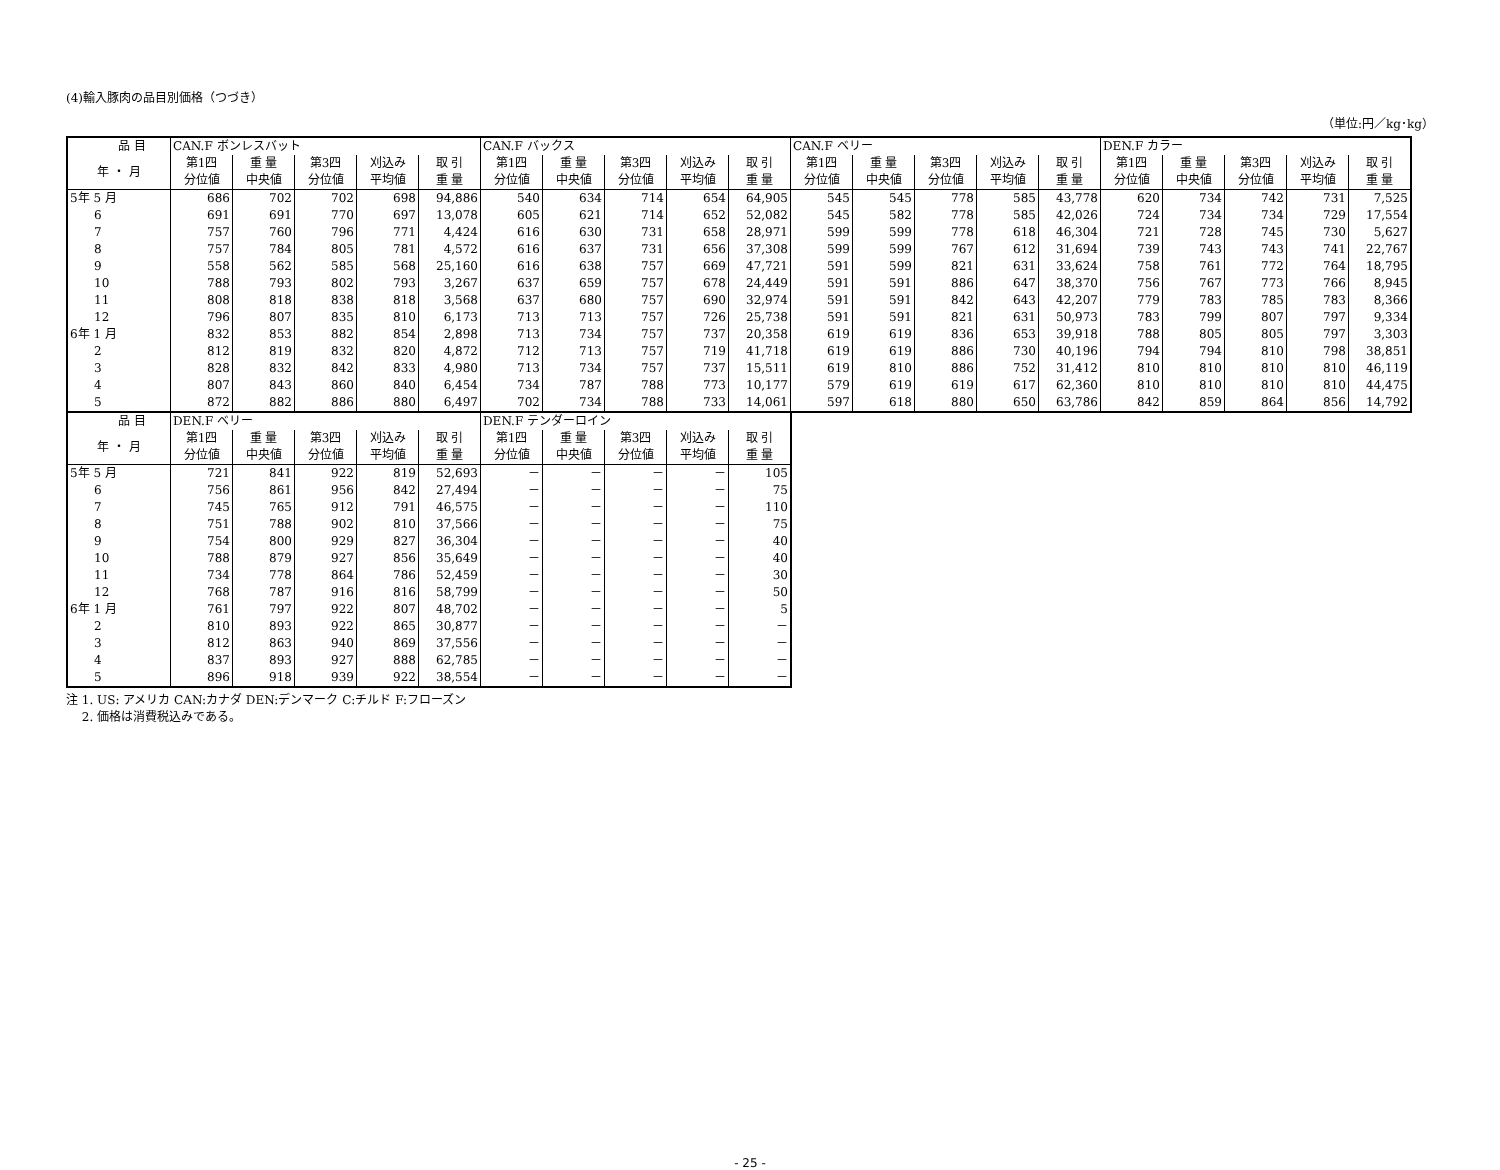(4)輸入豚肉の品目別価格（つづき）
（単位:円／kg･kg）
| 品 目 | CAN.F ボンレスバット | | | | | CAN.F バックス | | | | | CAN.F ベリー | | | | | DEN.F カラー | | | | |
| --- | --- | --- | --- | --- | --- | --- | --- | --- | --- | --- | --- | --- | --- | --- | --- | --- | --- | --- | --- | --- |
| 年 ・ 月 | 第1四 分位値 | 重 量 中央値 | 第3四 分位値 | 刈込み 平均値 | 取 引 重 量 | 第1四 分位値 | 重 量 中央値 | 第3四 分位値 | 刈込み 平均値 | 取 引 重 量 | 第1四 分位値 | 重 量 中央値 | 第3四 分位値 | 刈込み 平均値 | 取 引 重 量 | 第1四 分位値 | 重 量 中央値 | 第3四 分位値 | 刈込み 平均値 | 取 引 重 量 |
| 5年 5 月 | 686 | 702 | 702 | 698 | 94,886 | 540 | 634 | 714 | 654 | 64,905 | 545 | 545 | 778 | 585 | 43,778 | 620 | 734 | 742 | 731 | 7,525 |
| 6 | 691 | 691 | 770 | 697 | 13,078 | 605 | 621 | 714 | 652 | 52,082 | 545 | 582 | 778 | 585 | 42,026 | 724 | 734 | 734 | 729 | 17,554 |
| 7 | 757 | 760 | 796 | 771 | 4,424 | 616 | 630 | 731 | 658 | 28,971 | 599 | 599 | 778 | 618 | 46,304 | 721 | 728 | 745 | 730 | 5,627 |
| 8 | 757 | 784 | 805 | 781 | 4,572 | 616 | 637 | 731 | 656 | 37,308 | 599 | 599 | 767 | 612 | 31,694 | 739 | 743 | 743 | 741 | 22,767 |
| 9 | 558 | 562 | 585 | 568 | 25,160 | 616 | 638 | 757 | 669 | 47,721 | 591 | 599 | 821 | 631 | 33,624 | 758 | 761 | 772 | 764 | 18,795 |
| 10 | 788 | 793 | 802 | 793 | 3,267 | 637 | 659 | 757 | 678 | 24,449 | 591 | 591 | 886 | 647 | 38,370 | 756 | 767 | 773 | 766 | 8,945 |
| 11 | 808 | 818 | 838 | 818 | 3,568 | 637 | 680 | 757 | 690 | 32,974 | 591 | 591 | 842 | 643 | 42,207 | 779 | 783 | 785 | 783 | 8,366 |
| 12 | 796 | 807 | 835 | 810 | 6,173 | 713 | 713 | 757 | 726 | 25,738 | 591 | 591 | 821 | 631 | 50,973 | 783 | 799 | 807 | 797 | 9,334 |
| 6年 1 月 | 832 | 853 | 882 | 854 | 2,898 | 713 | 734 | 757 | 737 | 20,358 | 619 | 619 | 836 | 653 | 39,918 | 788 | 805 | 805 | 797 | 3,303 |
| 2 | 812 | 819 | 832 | 820 | 4,872 | 712 | 713 | 757 | 719 | 41,718 | 619 | 619 | 886 | 730 | 40,196 | 794 | 794 | 810 | 798 | 38,851 |
| 3 | 828 | 832 | 842 | 833 | 4,980 | 713 | 734 | 757 | 737 | 15,511 | 619 | 810 | 886 | 752 | 31,412 | 810 | 810 | 810 | 810 | 46,119 |
| 4 | 807 | 843 | 860 | 840 | 6,454 | 734 | 787 | 788 | 773 | 10,177 | 579 | 619 | 619 | 617 | 62,360 | 810 | 810 | 810 | 810 | 44,475 |
| 5 | 872 | 882 | 886 | 880 | 6,497 | 702 | 734 | 788 | 733 | 14,061 | 597 | 618 | 880 | 650 | 63,786 | 842 | 859 | 864 | 856 | 14,792 |
| 品 目 | DEN.F ベリー | | | | | DEN.F テンダーロイン | | | | |
| --- | --- | --- | --- | --- | --- | --- | --- | --- | --- | --- |
| 年 ・ 月 | 第1四 分位値 | 重 量 中央値 | 第3四 分位値 | 刈込み 平均値 | 取 引 重 量 | 第1四 分位値 | 重 量 中央値 | 第3四 分位値 | 刈込み 平均値 | 取 引 重 量 |
| 5年 5 月 | 721 | 841 | 922 | 819 | 52,693 | － | － | － | － | 105 |
| 6 | 756 | 861 | 956 | 842 | 27,494 | － | － | － | － | 75 |
| 7 | 745 | 765 | 912 | 791 | 46,575 | － | － | － | － | 110 |
| 8 | 751 | 788 | 902 | 810 | 37,566 | － | － | － | － | 75 |
| 9 | 754 | 800 | 929 | 827 | 36,304 | － | － | － | － | 40 |
| 10 | 788 | 879 | 927 | 856 | 35,649 | － | － | － | － | 40 |
| 11 | 734 | 778 | 864 | 786 | 52,459 | － | － | － | － | 30 |
| 12 | 768 | 787 | 916 | 816 | 58,799 | － | － | － | － | 50 |
| 6年 1 月 | 761 | 797 | 922 | 807 | 48,702 | － | － | － | － | 5 |
| 2 | 810 | 893 | 922 | 865 | 30,877 | － | － | － | － | － |
| 3 | 812 | 863 | 940 | 869 | 37,556 | － | － | － | － | － |
| 4 | 837 | 893 | 927 | 888 | 62,785 | － | － | － | － | － |
| 5 | 896 | 918 | 939 | 922 | 38,554 | － | － | － | － | － |
注 1. US: アメリカ CAN:カナダ DEN:デンマーク C:チルド F:フローズン
　 2. 価格は消費税込みである。
- 25 -